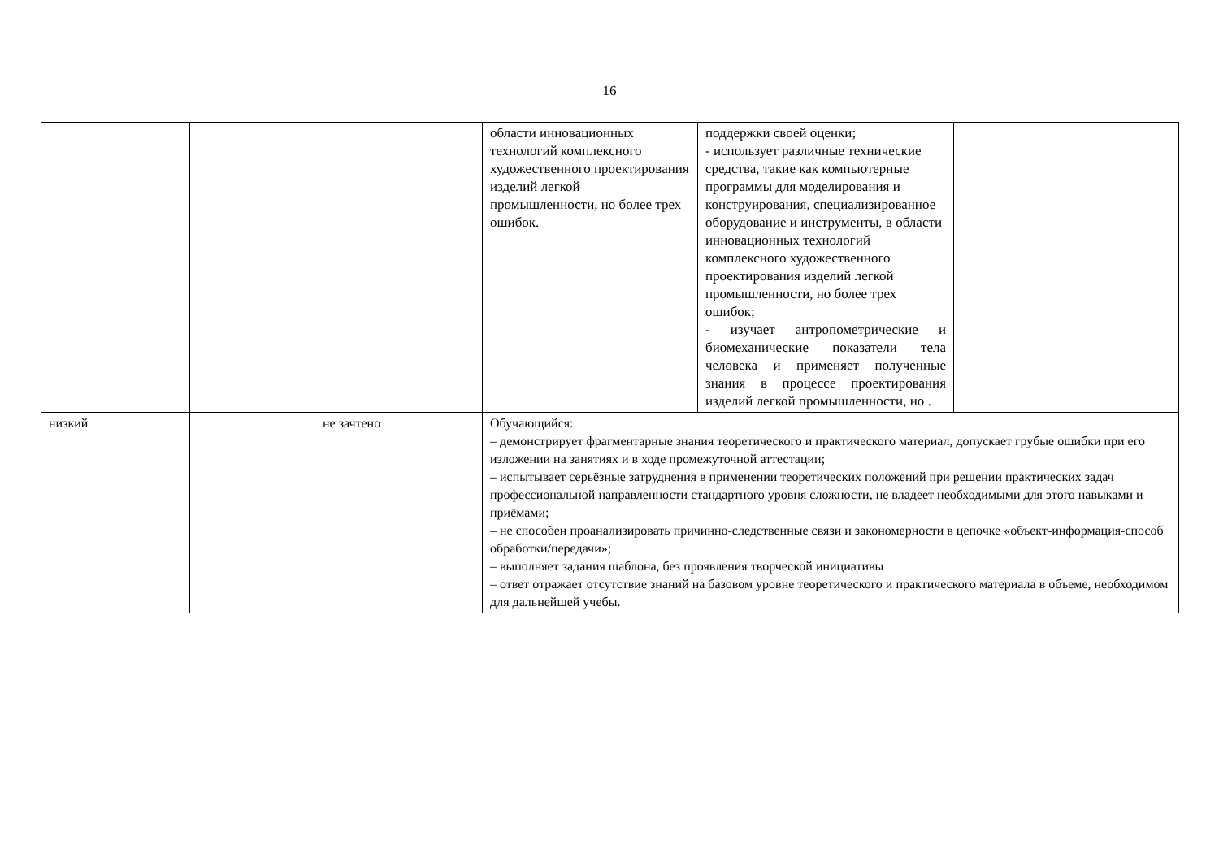16
| | | | области инновационных технологий комплексного художественного проектирования изделий легкой промышленности, но более трех ошибок. | поддержки своей оценки; - использует различные технические средства, такие как компьютерные программы для моделирования и конструирования, специализированное оборудование и инструменты, в области инновационных технологий комплексного художественного проектирования изделий легкой промышленности, но более трех ошибок; - изучает антропометрические и биомеханические показатели тела человека и применяет полученные знания в процессе проектирования изделий легкой промышленности, но . | |
| низкий | | не зачтено | Обучающийся: – демонстрирует фрагментарные знания теоретического и практического материал, допускает грубые ошибки при его изложении на занятиях и в ходе промежуточной аттестации; – испытывает серьёзные затруднения в применении теоретических положений при решении практических задач профессиональной направленности стандартного уровня сложности, не владеет необходимыми для этого навыками и приёмами; – не способен проанализировать причинно-следственные связи и закономерности в цепочке «объект-информация-способ обработки/передачи»; – выполняет задания шаблона, без проявления творческой инициативы – ответ отражает отсутствие знаний на базовом уровне теоретического и практического материала в объеме, необходимом для дальнейшей учебы. | | |